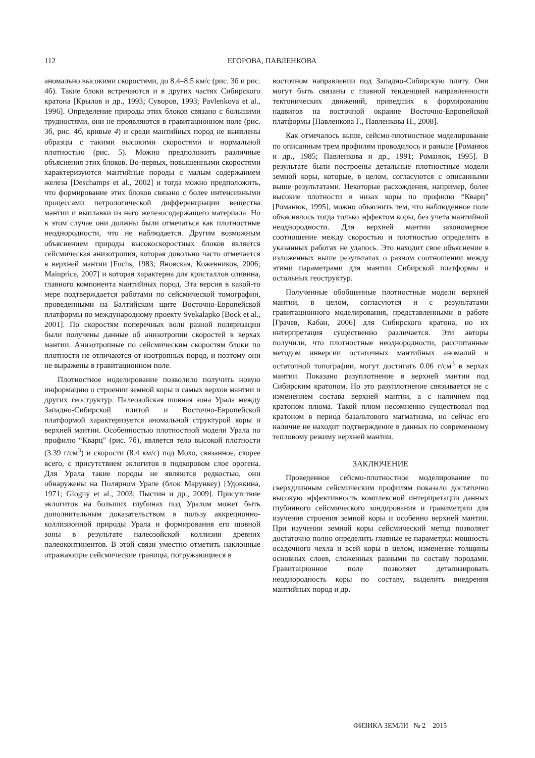112 ЕГОРОВА, ПАВЛЕНКОВА
аномально высокими скоростями, до 8.4–8.5 км/с (рис. 3б и рис. 4б). Такие блоки встречаются и в других частях Сибирского кратона [Крылов и др., 1993; Суворов, 1993; Pavlenkova et al., 1996]. Определение природы этих блоков связано с большими трудностями, они не проявляются в гравитационном поле (рис. 3б, рис. 4б, кривые 4) и среди мантийных пород не выявлены образцы с такими высокими скоростями и нормальной плотностью (рис. 5). Можно предположить различные объяснения этих блоков. Во-первых, повышенными скоростями характеризуются мантийные породы с малым содержанием железа [Deschamps et al., 2002] и тогда можно предположить, что формирование этих блоков связано с более интенсивными процессами петрологической дифференциации вещества мантии и выплавки из него железосодержащего материала. Но в этом случае они должны были отмечаться как плотностные неоднородности, что не наблюдается. Другим возможным объяснением природы высокоскоростных блоков является сейсмическая анизотропия, которая довольно часто отмечается в верхней мантии [Fuchs, 1983; Яновская, Кожевников, 2006; Mainprice, 2007] и которая характерна для кристаллов оливина, главного компонента мантийных пород. Эта версия в какой-то мере подтверждается работами по сейсмической томографии, проведенными на Балтийском щите Восточно-Европейской платформы по международному проекту Svekalapko [Bock et al., 2001]. По скоростям поперечных волн разной поляризации были получены данные об анизотропии скоростей в верхах мантии. Анизотропные по сейсмическим скоростям блоки по плотности не отличаются от изотропных пород, и поэтому они не выражены в гравитационном поле.
Плотностное моделирование позволило получить новую информацию о строении земной коры и самых верхов мантии и других геоструктур. Палеозойская шовная зона Урала между Западно-Сибирской плитой и Восточно-Европейской платформой характеризуется аномальной структурой коры и верхней мантии. Особенностью плотностной модели Урала по профилю “Кварц” (рис. 7б), является тело высокой плотности (3.39 г/см<sup>3</sup>) и скорости (8.4 км/с) под Мохо, связанное, скорее всего, с присутствием эклогитов в подкоровом слое орогена. Для Урала такие породы не являются редкостью, они обнаружены на Полярном Урале (блок Марункеу) [Удовкина, 1971; Glogny et al., 2003; Пыстин и др., 2009]. Присутствие эклогитов на больших глубинах под Уралом может быть дополнительным доказательством в пользу аккреционно-коллизионной природы Урала и формирования его шовной зоны в результате палеозойской коллизии древних палеоконтинентов. В этой связи уместно отметить наклонные отражающие сейсмические границы, погружающиеся в
восточном направлении под Западно-Сибирскую плиту. Они могут быть связаны с главной тенденцией направленности тектонических движений, приведших к формированию надвигов на восточной окраине Восточно-Европейской платформы [Павленкова Г., Павленкова Н., 2008].
Как отмечалось выше, сейсмо-плотностное моделирование по описанным трем профилям проводилось и раньше [Романюк и др., 1985; Павленкова и др., 1991; Романюк, 1995]. В результате были построены детальные плотностные модели земной коры, которые, в целом, согласуются с описанными выше результатами. Некоторые расхождения, например, более высокие плотности в низах коры по профилю “Кварц” [Романюк, 1995], можно объяснить тем, что наблюденное поле объяснялось тогда только эффектом коры, без учета мантийной неоднородности. Для верхней мантии закономерное соотношение между скоростью и плотностью определить в указанных работах не удалось. Это находит свое объяснение в изложенных выше результатах о разном соотношении между этими параметрами для мантии Сибирской платформы и остальных геоструктур.
Полученные обобщенные плотностные модели верхней мантии, в целом, согласуются и с результатами гравитационного моделирования, представленными в работе [Грачев, Кабан, 2006] для Сибирского кратона, но их интерпретация существенно различается. Эти авторы получили, что плотностные неоднородности, рассчитанные методом инверсии остаточных мантийных аномалий и остаточной топографии, могут достигать 0.06 г/см<sup>3</sup> в верхах мантии. Показано разуплотнение в верхней мантии под Сибирским кратоном. Но это разуплотнение связывается не с изменением состава верхней мантии, а с наличием под кратоном плюма. Такой плюм несомненно существовал под кратоном в период базальтового магматизма, но сейчас его наличие не находит подтверждение в данных по современному тепловому режиму верхней мантии.
ЗАКЛЮЧЕНИЕ
Проведенное сейсмо-плотностное моделирование по сверхдлинным сейсмическим профилям показало достаточно высокую эффективность комплексной интерпретации данных глубинного сейсмического зондирования и гравиметрии для изучения строения земной коры и особенно верхней мантии. При изучении земной коры сейсмический метод позволяет достаточно полно определить главные ее параметры: мощность осадочного чехла и всей коры в целом, изменение толщины основных слоев, сложенных разными по составу породами. Гравитационное поле позволяет детализировать неоднородность коры по составу, выделить внедрения мантийных пород и др.
ФИЗИКА ЗЕМЛИ № 2 2015